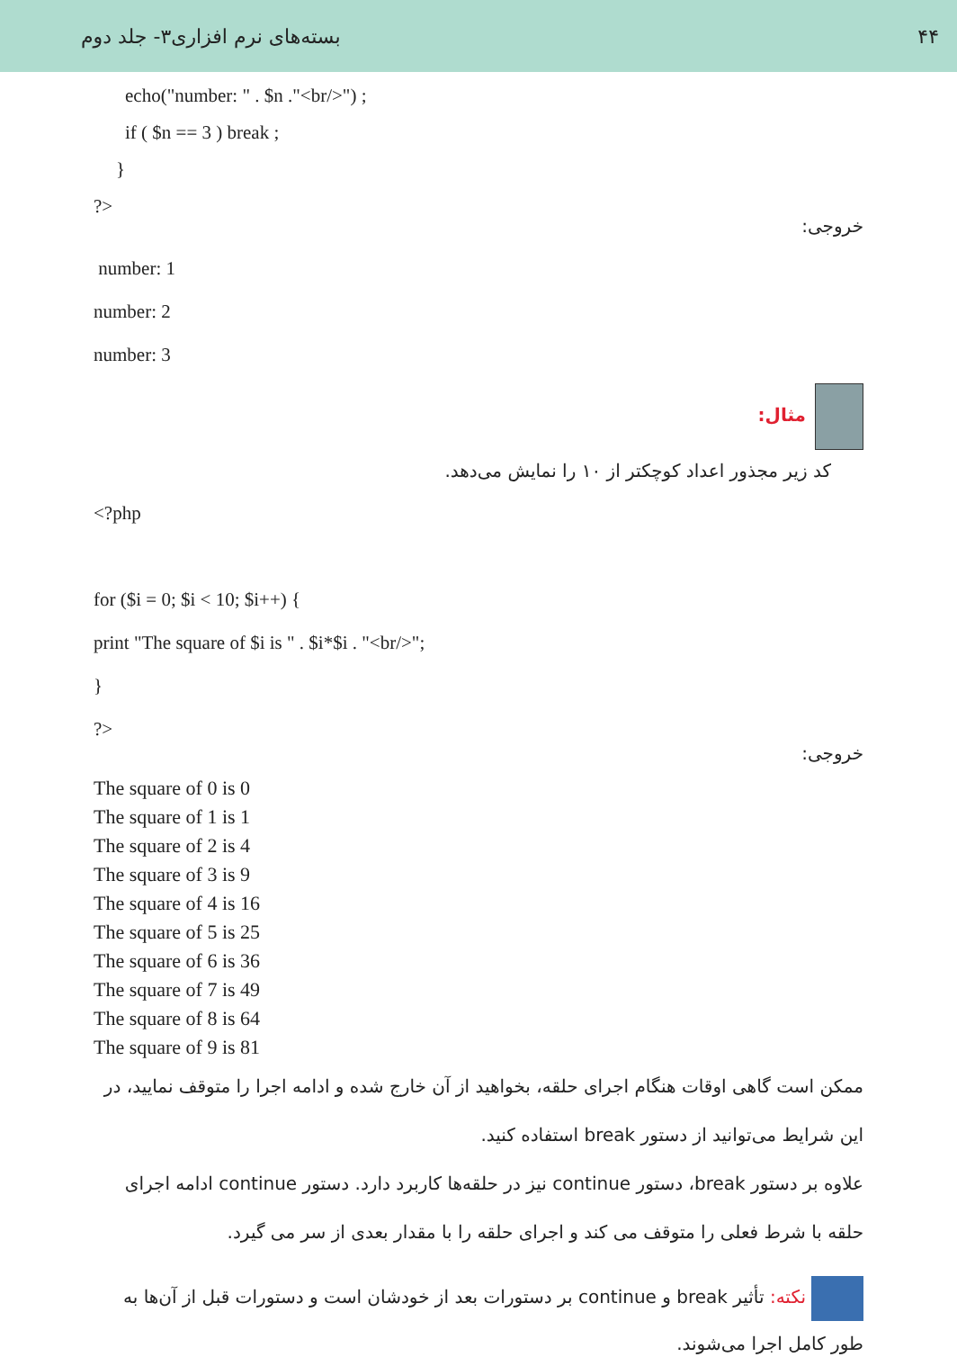۴۴ بسته‌های نرم افزاری۳- جلد دوم
echo("number: " . $n ."<br/>") ;
if ( $n == 3 ) break ;
}
?>
خروجی:
number: 1
number: 2
number: 3
مثال:
کد زیر مجذور اعداد کوچکتر از ۱۰ را نمایش می‌دهد.
<?php
for ($i = 0; $i < 10; $i++) {
print "The square of $i is " . $i*$i . "<br/>";
}
?>
خروجی:
The square of 0 is 0
The square of 1 is 1
The square of 2 is 4
The square of 3 is 9
The square of 4 is 16
The square of 5 is 25
The square of 6 is 36
The square of 7 is 49
The square of 8 is 64
The square of 9 is 81
ممکن است گاهی اوقات هنگام اجرای حلقه، بخواهید از آن خارج شده و ادامه اجرا را متوقف نمایید، در این شرایط می‌توانید از دستور break استفاده کنید.
علاوه بر دستور break، دستور continue نیز در حلقه‌ها کاربرد دارد. دستور continue ادامه اجرای حلقه با شرط فعلی را متوقف می کند و اجرای حلقه را با مقدار بعدی از سر می گیرد.
نکته: تأثیر break و continue بر دستورات بعد از خودشان است و دستورات قبل از آن‌ها به طور کامل اجرا می‌شوند.